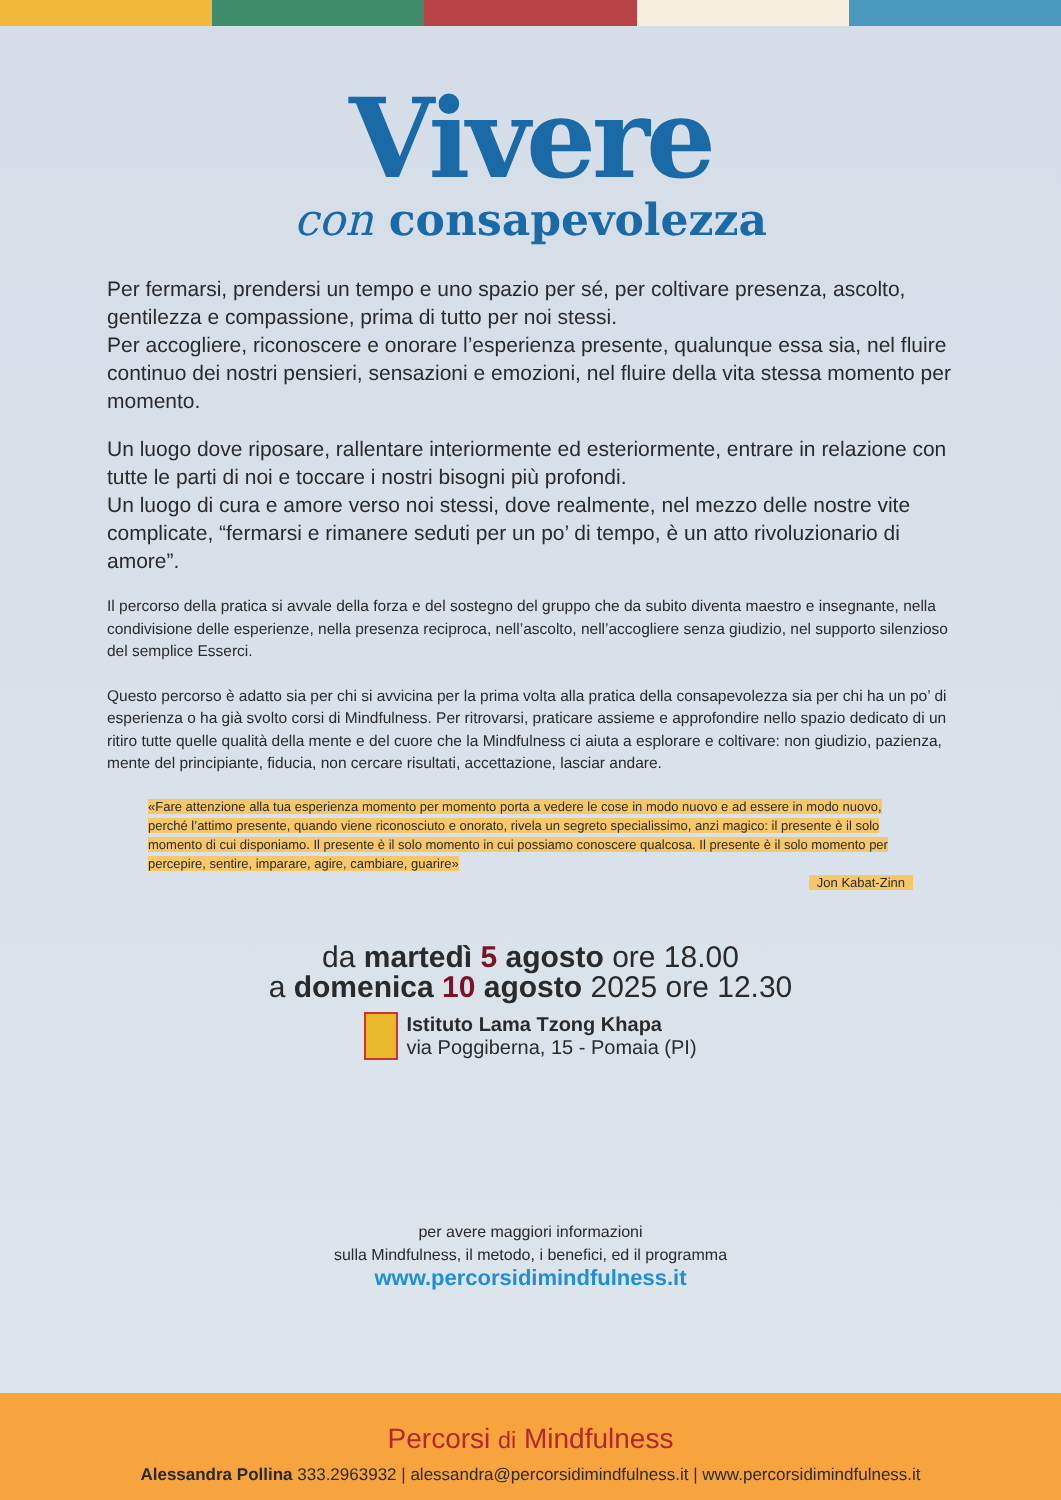Vivere
con consapevolezza
Per fermarsi, prendersi un tempo e uno spazio per sé, per coltivare presenza, ascolto, gentilezza e compassione, prima di tutto per noi stessi.
Per accogliere, riconoscere e onorare l’esperienza presente, qualunque essa sia, nel fluire continuo dei nostri pensieri, sensazioni e emozioni, nel fluire della vita stessa momento per momento.
Un luogo dove riposare, rallentare interiormente ed esteriormente, entrare in relazione con tutte le parti di noi e toccare i nostri bisogni più profondi.
Un luogo di cura e amore verso noi stessi, dove realmente, nel mezzo delle nostre vite complicate, “fermarsi e rimanere seduti per un po’ di tempo, è un atto rivoluzionario di amore”.
Il percorso della pratica si avvale della forza e del sostegno del gruppo che da subito diventa maestro e insegnante, nella condivisione delle esperienze, nella presenza reciproca, nell’ascolto, nell’accogliere senza giudizio, nel supporto silenzioso del semplice Esserci.
Questo percorso è adatto sia per chi si avvicina per la prima volta alla pratica della consapevolezza sia per chi ha un po’ di esperienza o ha già svolto corsi di Mindfulness. Per ritrovarsi, praticare assieme e approfondire nello spazio dedicato di un ritiro tutte quelle qualità della mente e del cuore che la Mindfulness ci aiuta a esplorare e coltivare: non giudizio, pazienza, mente del principiante, fiducia, non cercare risultati, accettazione, lasciar andare.
«Fare attenzione alla tua esperienza momento per momento porta a vedere le cose in modo nuovo e ad essere in modo nuovo, perché l’attimo presente, quando viene riconosciuto e onorato, rivela un segreto specialissimo, anzi magico: il presente è il solo momento di cui disponiamo. Il presente è il solo momento in cui possiamo conoscere qualcosa. Il presente è il solo momento per percepire, sentire, imparare, agire, cambiare, guarire»
Jon Kabat-Zinn
da martedì 5 agosto ore 18.00
a domenica 10 agosto 2025 ore 12.30
Istituto Lama Tzong Khapa
via Poggiberna, 15 - Pomaia (PI)
per avere maggiori informazioni
sulla Mindfulness, il metodo, i benefici, ed il programma
www.percorsidimindfulness.it
Percorsi di Mindfulness
Alessandra Pollina 333.2963932 | alessandra@percorsidimindfulness.it | www.percorsidimindfulness.it